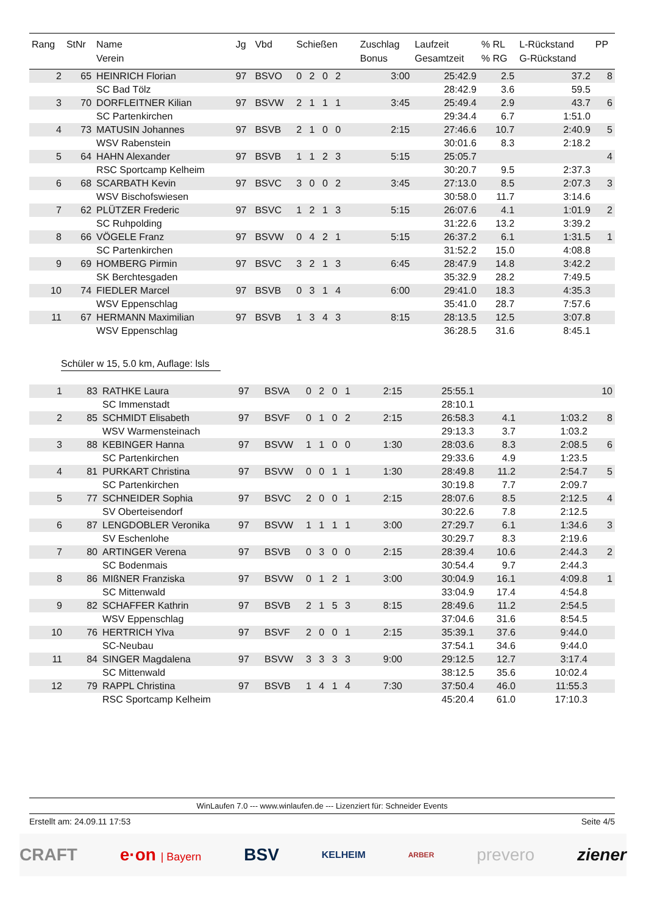| Rang | StNr | Name Verein | Jg | Vbd | Schießen | Zuschlag Bonus | Laufzeit Gesamtzeit | % RL % RG | L-Rückstand G-Rückstand | PP |
| --- | --- | --- | --- | --- | --- | --- | --- | --- | --- | --- |
| 2 | 65 | HEINRICH Florian | 97 | BSVO | 0 2 0 2 | 3:00 | 25:42.9 | 2.5 | 37.2 | 8 |
| | | SC Bad Tölz | | | | | 28:42.9 | 3.6 | 59.5 | |
| 3 | 70 | DORFLEITNER Kilian | 97 | BSVW | 2 1 1 1 | 3:45 | 25:49.4 | 2.9 | 43.7 | 6 |
| | | SC Partenkirchen | | | | | 29:34.4 | 6.7 | 1:51.0 | |
| 4 | 73 | MATUSIN Johannes | 97 | BSVB | 2 1 0 0 | 2:15 | 27:46.6 | 10.7 | 2:40.9 | 5 |
| | | WSV Rabenstein | | | | | 30:01.6 | 8.3 | 2:18.2 | |
| 5 | 64 | HAHN Alexander | 97 | BSVB | 1 1 2 3 | 5:15 | 25:05.7 | | | 4 |
| | | RSC Sportcamp Kelheim | | | | | 30:20.7 | 9.5 | 2:37.3 | |
| 6 | 68 | SCARBATH Kevin | 97 | BSVC | 3 0 0 2 | 3:45 | 27:13.0 | 8.5 | 2:07.3 | 3 |
| | | WSV Bischofswiesen | | | | | 30:58.0 | 11.7 | 3:14.6 | |
| 7 | 62 | PLÜTZER Frederic | 97 | BSVC | 1 2 1 3 | 5:15 | 26:07.6 | 4.1 | 1:01.9 | 2 |
| | | SC Ruhpolding | | | | | 31:22.6 | 13.2 | 3:39.2 | |
| 8 | 66 | VÖGELE Franz | 97 | BSVW | 0 4 2 1 | 5:15 | 26:37.2 | 6.1 | 1:31.5 | 1 |
| | | SC Partenkirchen | | | | | 31:52.2 | 15.0 | 4:08.8 | |
| 9 | 69 | HOMBERG Pirmin | 97 | BSVC | 3 2 1 3 | 6:45 | 28:47.9 | 14.8 | 3:42.2 | |
| | | SK Berchtesgaden | | | | | 35:32.9 | 28.2 | 7:49.5 | |
| 10 | 74 | FIEDLER Marcel | 97 | BSVB | 0 3 1 4 | 6:00 | 29:41.0 | 18.3 | 4:35.3 | |
| | | WSV Eppenschlag | | | | | 35:41.0 | 28.7 | 7:57.6 | |
| 11 | 67 | HERMANN Maximilian | 97 | BSVB | 1 3 4 3 | 8:15 | 28:13.5 | 12.5 | 3:07.8 | |
| | | WSV Eppenschlag | | | | | 36:28.5 | 31.6 | 8:45.1 | |
Schüler w 15, 5.0 km, Auflage: lsls
| 1 | 83 | RATHKE Laura | 97 | BSVA | 0 2 0 1 | 2:15 | 25:55.1 | | | 10 |
| | | SC Immenstadt | | | | | 28:10.1 | | | |
| 2 | 85 | SCHMIDT Elisabeth | 97 | BSVF | 0 1 0 2 | 2:15 | 26:58.3 | 4.1 | 1:03.2 | 8 |
| | | WSV Warmensteinach | | | | | 29:13.3 | 3.7 | 1:03.2 | |
| 3 | 88 | KEBINGER Hanna | 97 | BSVW | 1 1 0 0 | 1:30 | 28:03.6 | 8.3 | 2:08.5 | 6 |
| | | SC Partenkirchen | | | | | 29:33.6 | 4.9 | 1:23.5 | |
| 4 | 81 | PURKART Christina | 97 | BSVW | 0 0 1 1 | 1:30 | 28:49.8 | 11.2 | 2:54.7 | 5 |
| | | SC Partenkirchen | | | | | 30:19.8 | 7.7 | 2:09.7 | |
| 5 | 77 | SCHNEIDER Sophia | 97 | BSVC | 2 0 0 1 | 2:15 | 28:07.6 | 8.5 | 2:12.5 | 4 |
| | | SV Oberteisendorf | | | | | 30:22.6 | 7.8 | 2:12.5 | |
| 6 | 87 | LENGDOBLER Veronika | 97 | BSVW | 1 1 1 1 | 3:00 | 27:29.7 | 6.1 | 1:34.6 | 3 |
| | | SV Eschenlohe | | | | | 30:29.7 | 8.3 | 2:19.6 | |
| 7 | 80 | ARTINGER Verena | 97 | BSVB | 0 3 0 0 | 2:15 | 28:39.4 | 10.6 | 2:44.3 | 2 |
| | | SC Bodenmais | | | | | 30:54.4 | 9.7 | 2:44.3 | |
| 8 | 86 | MIßNER Franziska | 97 | BSVW | 0 1 2 1 | 3:00 | 30:04.9 | 16.1 | 4:09.8 | 1 |
| | | SC Mittenwald | | | | | 33:04.9 | 17.4 | 4:54.8 | |
| 9 | 82 | SCHAFFER Kathrin | 97 | BSVB | 2 1 5 3 | 8:15 | 28:49.6 | 11.2 | 2:54.5 | |
| | | WSV Eppenschlag | | | | | 37:04.6 | 31.6 | 8:54.5 | |
| 10 | 76 | HERTRICH Ylva | 97 | BSVF | 2 0 0 1 | 2:15 | 35:39.1 | 37.6 | 9:44.0 | |
| | | SC-Neubau | | | | | 37:54.1 | 34.6 | 9:44.0 | |
| 11 | 84 | SINGER Magdalena | 97 | BSVW | 3 3 3 3 | 9:00 | 29:12.5 | 12.7 | 3:17.4 | |
| | | SC Mittenwald | | | | | 38:12.5 | 35.6 | 10:02.4 | |
| 12 | 79 | RAPPL Christina | 97 | BSVB | 1 4 1 4 | 7:30 | 37:50.4 | 46.0 | 11:55.3 | |
| | | RSC Sportcamp Kelheim | | | | | 45:20.4 | 61.0 | 17:10.3 | |
WinLaufen 7.0 --- www.winlaufen.de --- Lizenziert für: Schneider Events
Erstellt am: 24.09.11 17:53 Seite 4/5
CRAFT e·on | Bayern BSV KELHEIM ARBER prevero ziener